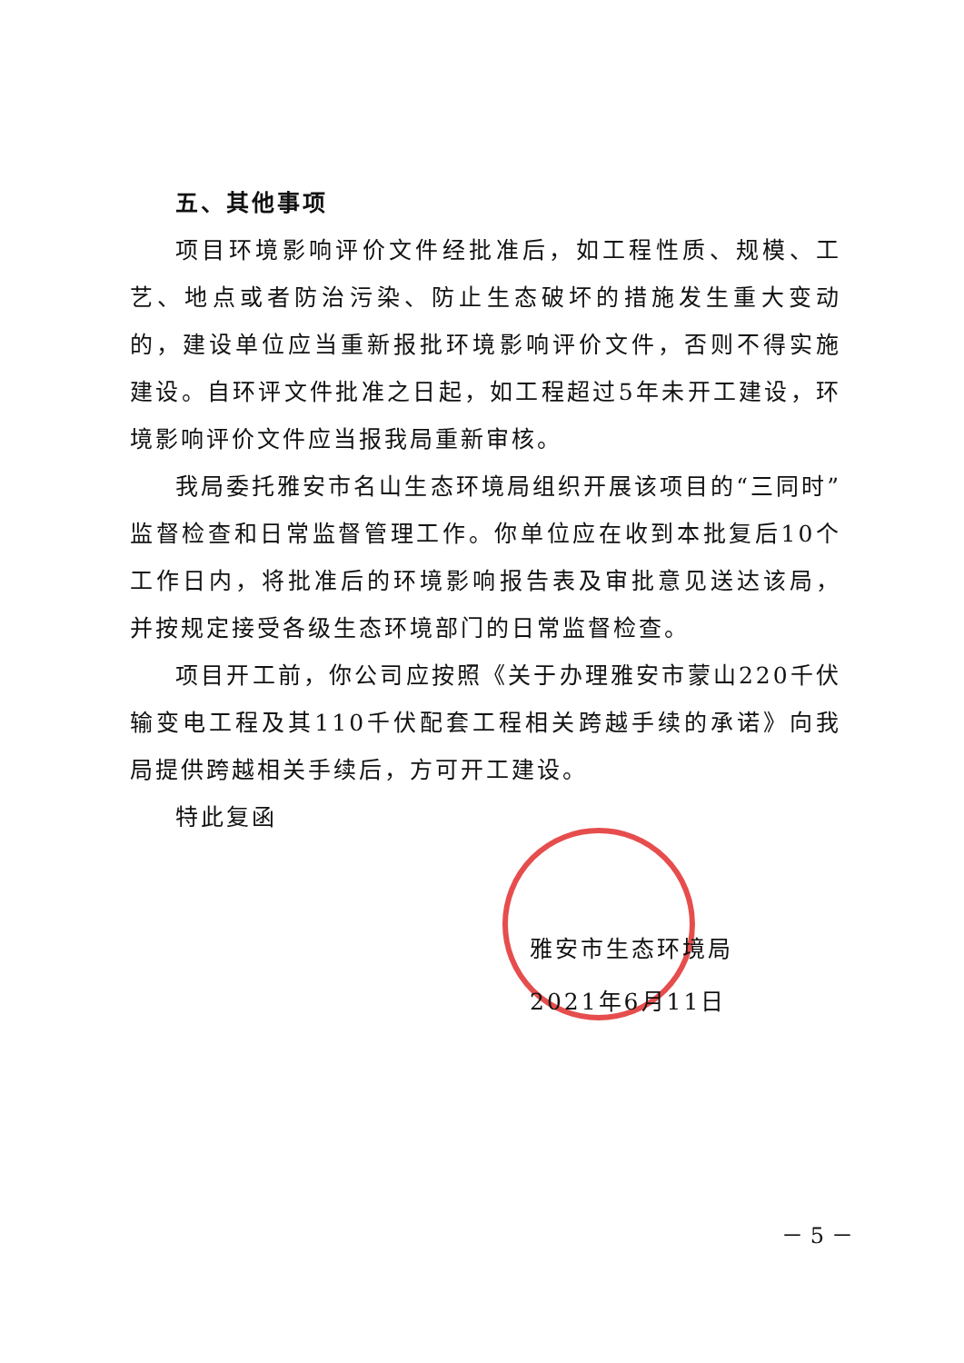五、其他事项
项目环境影响评价文件经批准后，如工程性质、规模、工艺、地点或者防治污染、防止生态破坏的措施发生重大变动的，建设单位应当重新报批环境影响评价文件，否则不得实施建设。自环评文件批准之日起，如工程超过5年未开工建设，环境影响评价文件应当报我局重新审核。
我局委托雅安市名山生态环境局组织开展该项目的“三同时”监督检查和日常监督管理工作。你单位应在收到本批复后10个工作日内，将批准后的环境影响报告表及审批意见送达该局，并按规定接受各级生态环境部门的日常监督检查。
项目开工前，你公司应按照《关于办理雅安市蒙山220千伏输变电工程及其110千伏配套工程相关跨越手续的承诺》向我局提供跨越相关手续后，方可开工建设。
特此复函
雅安市生态环境局
2021年6月11日
－ 5 －